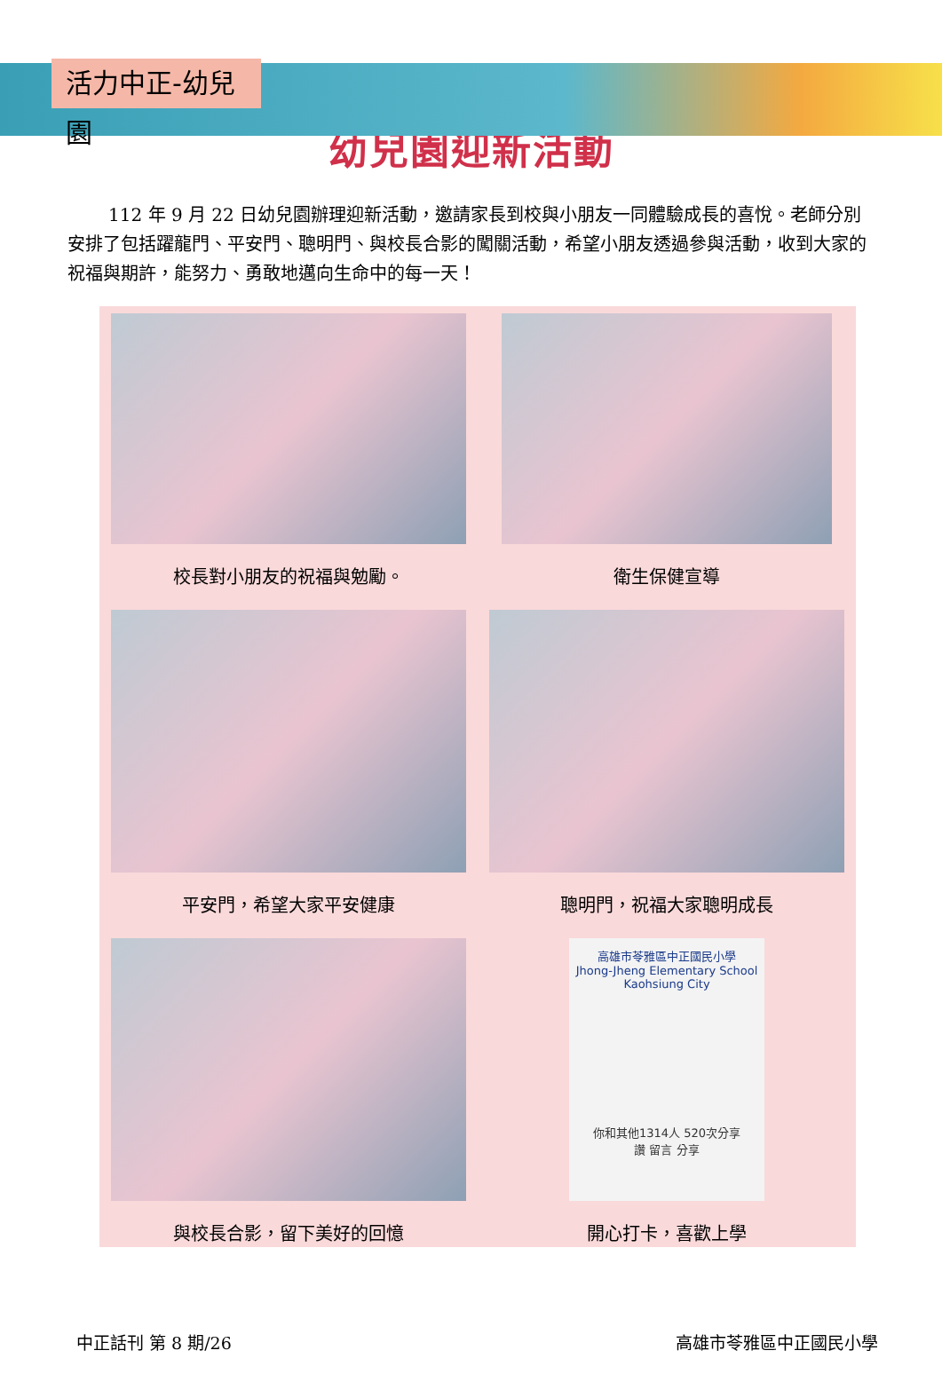活力中正-幼兒園
幼兒園迎新活動
112 年 9 月 22 日幼兒園辦理迎新活動，邀請家長到校與小朋友一同體驗成長的喜悅。老師分別安排了包括躍龍門、平安門、聰明門、與校長合影的闖關活動，希望小朋友透過參與活動，收到大家的祝福與期許，能努力、勇敢地邁向生命中的每一天！
校長對小朋友的祝福與勉勵。 衛生保健宣導
平安門，希望大家平安健康 聰明門，祝福大家聰明成長
與校長合影，留下美好的回憶
高雄市苓雅區中正國民小學
Jhong-Jheng Elementary School Kaohsiung City
你和其他1314人 520次分享
讚 留言 分享
開心打卡，喜歡上學
中正話刊 第 8 期/26 高雄市苓雅區中正國民小學